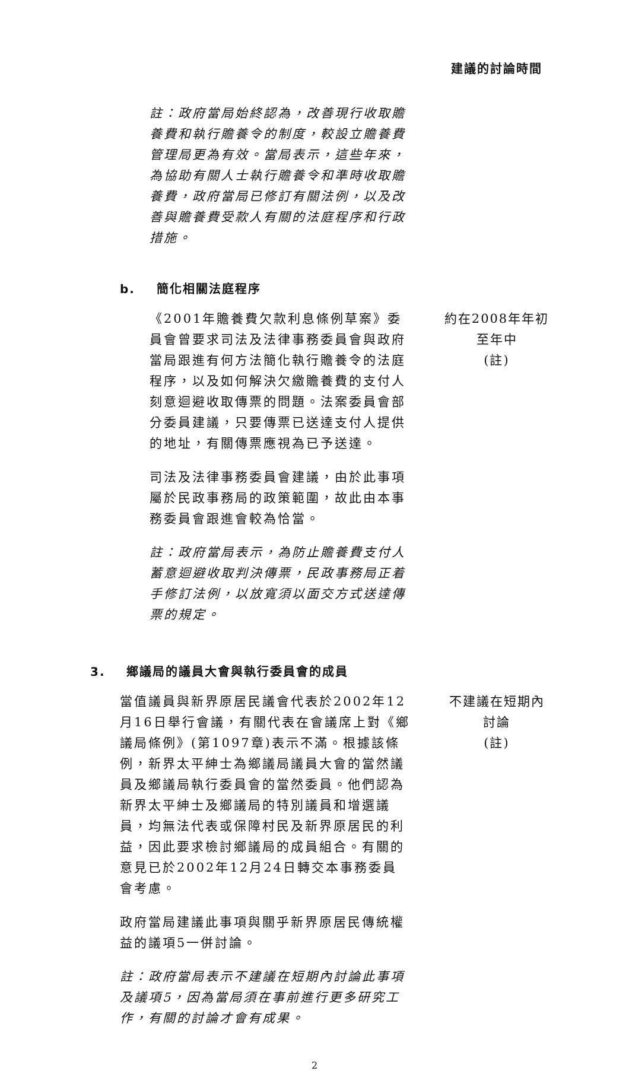建議的討論時間
註：政府當局始終認為，改善現行收取贍養費和執行贍養令的制度，較設立贍養費管理局更為有效。當局表示，這些年來，為協助有關人士執行贍養令和準時收取贍養費，政府當局已修訂有關法例，以及改善與贍養費受款人有關的法庭程序和行政措施。
b. 簡化相關法庭程序
《2001年贍養費欠款利息條例草案》委員會曾要求司法及法律事務委員會與政府當局跟進有何方法簡化執行贍養令的法庭程序，以及如何解決欠繳贍養費的支付人刻意迴避收取傳票的問題。法案委員會部分委員建議，只要傳票已送達支付人提供的地址，有關傳票應視為已予送達。
司法及法律事務委員會建議，由於此事項屬於民政事務局的政策範圍，故此由本事務委員會跟進會較為恰當。
註：政府當局表示，為防止贍養費支付人蓄意迴避收取判決傳票，民政事務局正着手修訂法例，以放寬須以面交方式送達傳票的規定。
約在2008年年初
至年中
(註)
3. 鄉議局的議員大會與執行委員會的成員
當值議員與新界原居民議會代表於2002年12月16日舉行會議，有關代表在會議席上對《鄉議局條例》(第1097章)表示不滿。根據該條例，新界太平紳士為鄉議局議員大會的當然議員及鄉議局執行委員會的當然委員。他們認為新界太平紳士及鄉議局的特別議員和增選議員，均無法代表或保障村民及新界原居民的利益，因此要求檢討鄉議局的成員組合。有關的意見已於2002年12月24日轉交本事務委員會考慮。
政府當局建議此事項與關乎新界原居民傳統權益的議項5一併討論。
註：政府當局表示不建議在短期內討論此事項及議項5，因為當局須在事前進行更多研究工作，有關的討論才會有成果。
不建議在短期內
討論
(註)
2